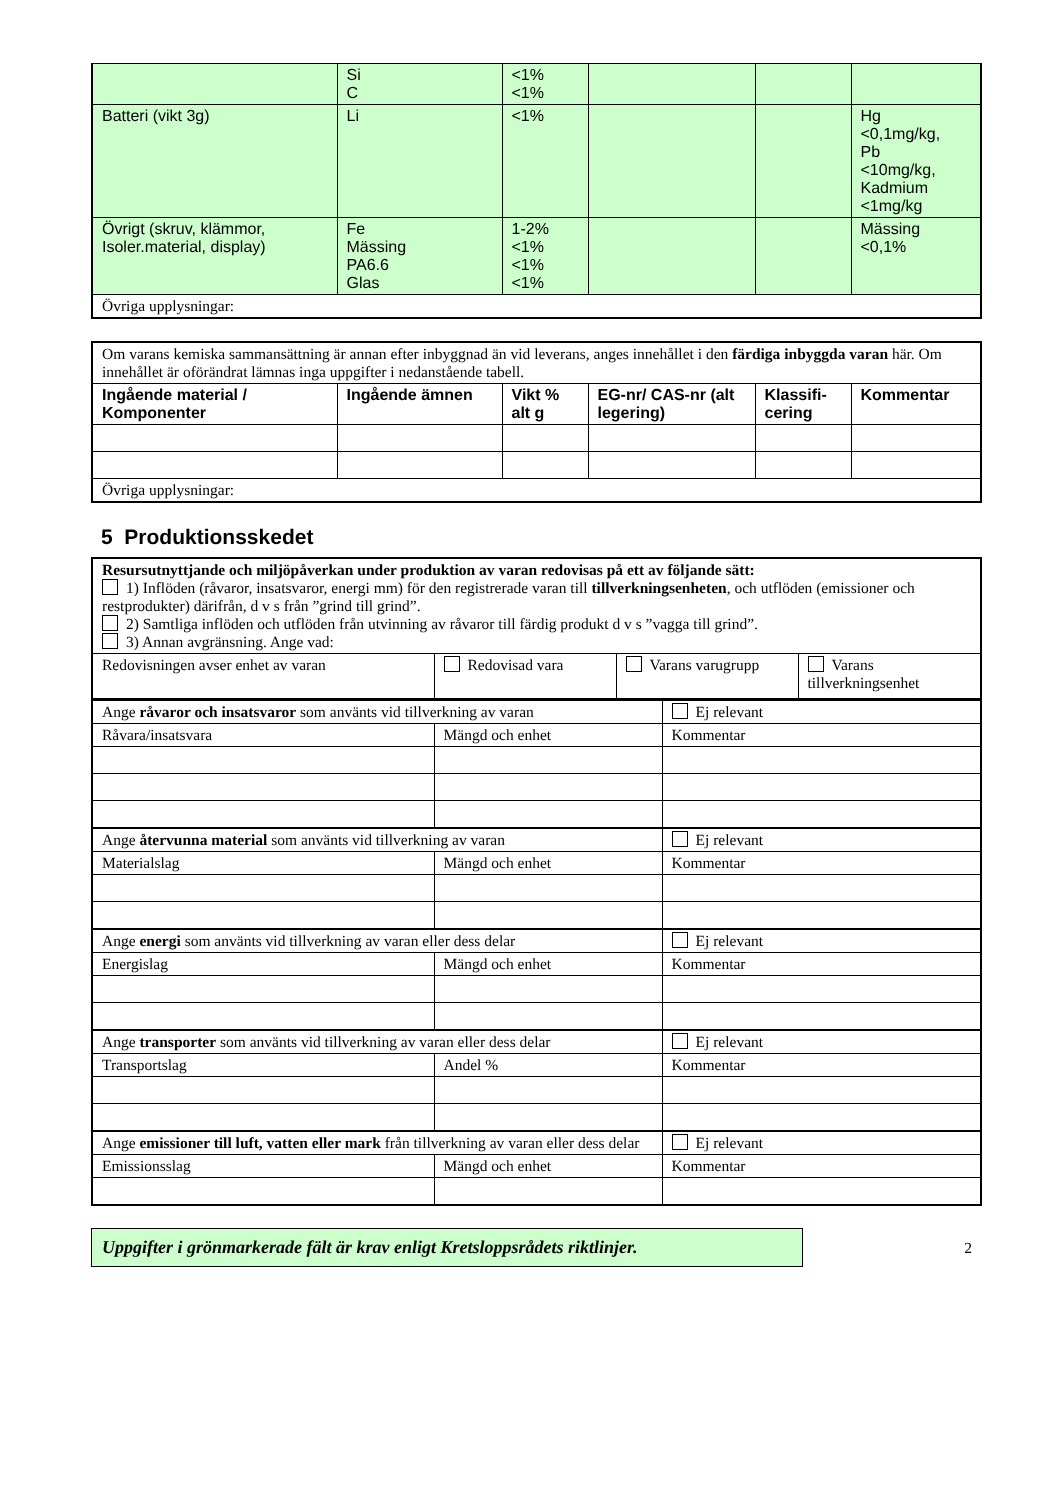| | Si C | <1% <1% | | | |
| Batteri (vikt 3g) | Li | <1% | | | Hg <0,1mg/kg, Pb <10mg/kg, Kadmium <1mg/kg |
| Övrigt (skruv, klämmor, Isoler.material, display) | Fe Mässing PA6.6 Glas | 1-2% <1% <1% <1% | | | Mässing <0,1% |
| Övriga upplysningar: | | | | | |
| Om varans kemiska sammansättning är annan efter inbyggnad än vid leverans, anges innehållet i den färdiga inbyggda varan här. Om innehållet är oförändrat lämnas inga uppgifter i nedanstående tabell. | | | | | |
| Ingående material / Komponenter | Ingående ämnen | Vikt % alt g | EG-nr/ CAS-nr (alt legering) | Klassifi-cering | Kommentar |
| Övriga upplysningar: | | | | | |
5 Produktionsskedet
| Resursutnyttjande och miljöpåverkan under produktion av varan redovisas på ett av följande sätt: 1) Inflöden (råvaror, insatsvaror, energi mm) för den registrerade varan till tillverkningsenheten , och utflöden (emissioner och restprodukter) därifrån, d v s från ”grind till grind”. 2) Samtliga inflöden och utflöden från utvinning av råvaror till färdig produkt d v s ”vagga till grind”. 3) Annan avgränsning. Ange vad: | | | |
| Redovisningen avser enhet av varan | Redovisad vara | Varans varugrupp | Varans tillverkningsenhet |
| Ange råvaror och insatsvaror som använts vid tillverkning av varan | | Ej relevant |
| Råvara/insatsvara | Mängd och enhet | Kommentar |
| Ange återvunna material som använts vid tillverkning av varan | | Ej relevant |
| Materialslag | Mängd och enhet | Kommentar |
| Ange energi som använts vid tillverkning av varan eller dess delar | | Ej relevant |
| Energislag | Mängd och enhet | Kommentar |
| Ange transporter som använts vid tillverkning av varan eller dess delar | | Ej relevant |
| Transportslag | Andel % | Kommentar |
| Ange emissioner till luft, vatten eller mark från tillverkning av varan eller dess delar | | Ej relevant |
| Emissionsslag | Mängd och enhet | Kommentar |
Uppgifter i grönmarkerade fält är krav enligt Kretsloppsrådets riktlinjer.
2